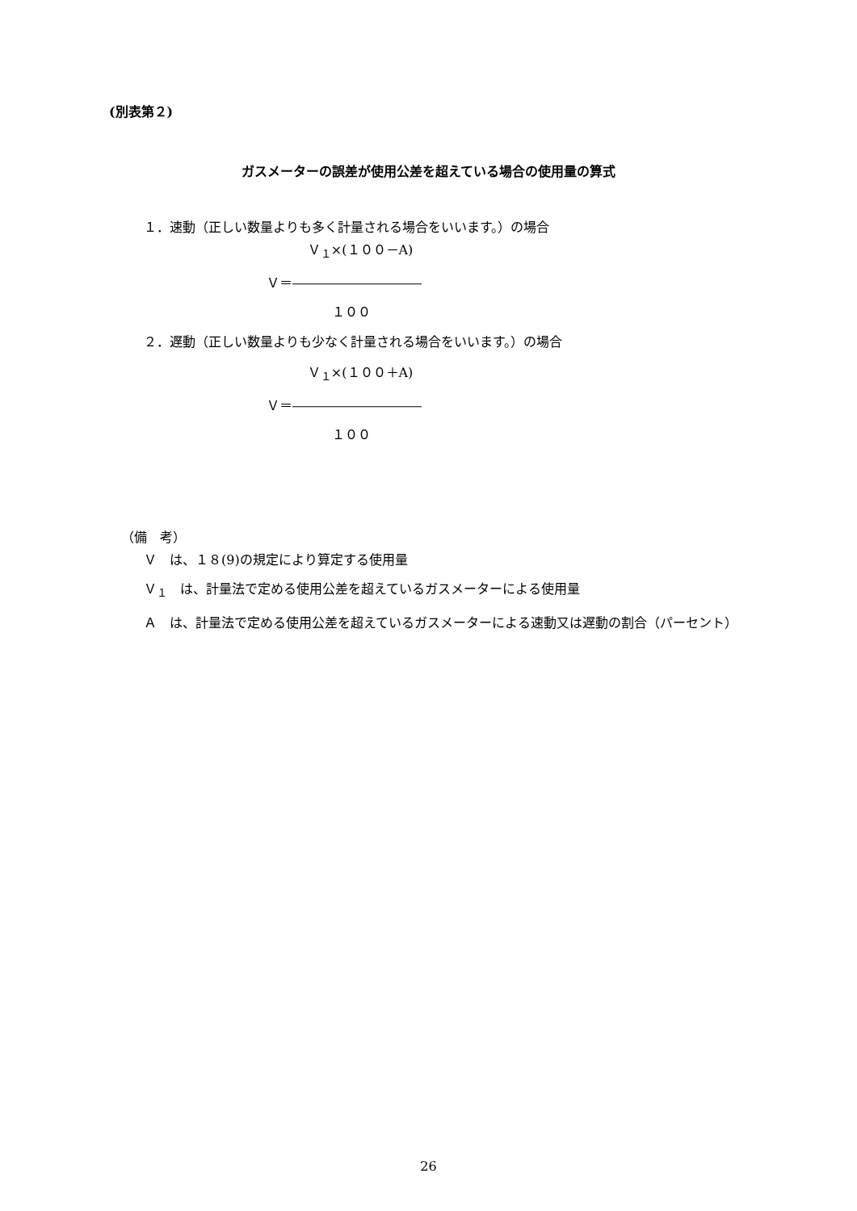(別表第２)
ガスメーターの誤差が使用公差を超えている場合の使用量の算式
１．速動（正しい数量よりも多く計量される場合をいいます。）の場合
Ｖ<sub>１</sub>×(１００－A)
Ｖ＝――――――――――
１００
２．遅動（正しい数量よりも少なく計量される場合をいいます。）の場合
Ｖ<sub>１</sub>×(１００＋A)
Ｖ＝――――――――――
１００
（備　考）
Ｖ　は、１８(9)の規定により算定する使用量
Ｖ<sub>１</sub>　は、計量法で定める使用公差を超えているガスメーターによる使用量
Ａ　は、計量法で定める使用公差を超えているガスメーターによる速動又は遅動の割合（パーセント）
26